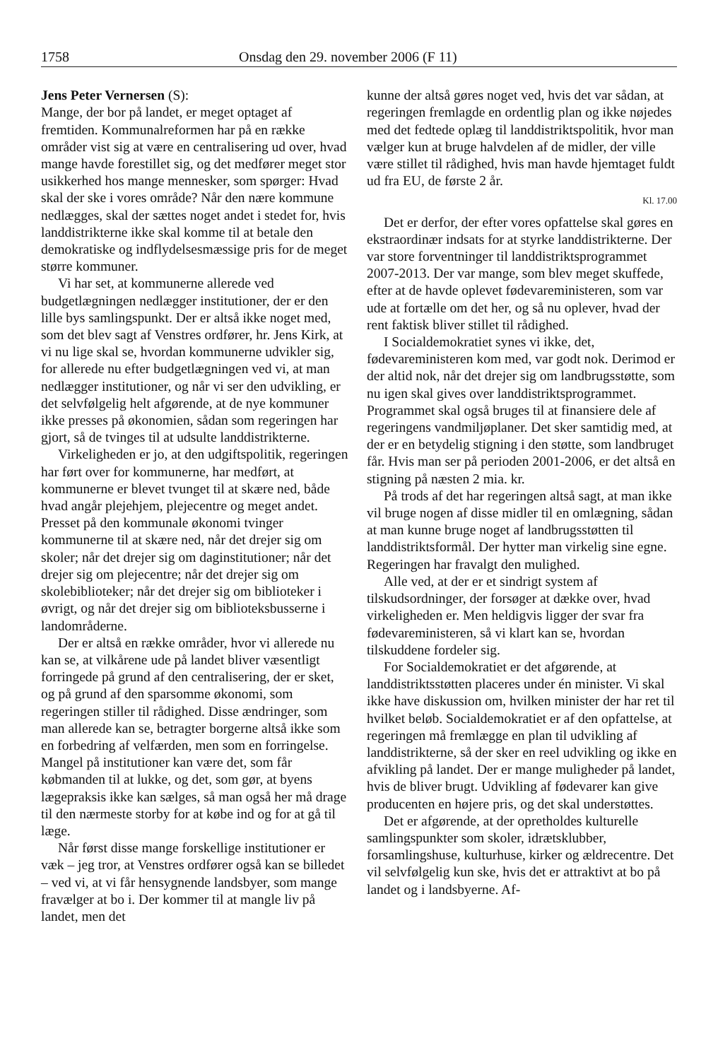1758 Onsdag den 29. november 2006 (F 11)
Jens Peter Vernersen (S):
Mange, der bor på landet, er meget optaget af fremtiden. Kommunalreformen har på en række områder vist sig at være en centralisering ud over, hvad mange havde forestillet sig, og det medfører meget stor usikkerhed hos mange mennesker, som spørger: Hvad skal der ske i vores område? Når den nære kommune nedlægges, skal der sættes noget andet i stedet for, hvis landdistrikterne ikke skal komme til at betale den demokratiske og indflydelsesmæssige pris for de meget større kommuner.
Vi har set, at kommunerne allerede ved budgetlægningen nedlægger institutioner, der er den lille bys samlingspunkt. Der er altså ikke noget med, som det blev sagt af Venstres ordfører, hr. Jens Kirk, at vi nu lige skal se, hvordan kommunerne udvikler sig, for allerede nu efter budgetlægningen ved vi, at man nedlægger institutioner, og når vi ser den udvikling, er det selvfølgelig helt afgørende, at de nye kommuner ikke presses på økonomien, sådan som regeringen har gjort, så de tvinges til at udsulte landdistrikterne.
Virkeligheden er jo, at den udgiftspolitik, regeringen har ført over for kommunerne, har medført, at kommunerne er blevet tvunget til at skære ned, både hvad angår plejehjem, plejecentre og meget andet. Presset på den kommunale økonomi tvinger kommunerne til at skære ned, når det drejer sig om skoler; når det drejer sig om daginstitutioner; når det drejer sig om plejecentre; når det drejer sig om skolebiblioteker; når det drejer sig om biblioteker i øvrigt, og når det drejer sig om biblioteksbusserne i landområderne.
Der er altså en række områder, hvor vi allerede nu kan se, at vilkårene ude på landet bliver væsentligt forringede på grund af den centralisering, der er sket, og på grund af den sparsomme økonomi, som regeringen stiller til rådighed. Disse ændringer, som man allerede kan se, betragter borgerne altså ikke som en forbedring af velfærden, men som en forringelse. Mangel på institutioner kan være det, som får købmanden til at lukke, og det, som gør, at byens lægepraksis ikke kan sælges, så man også her må drage til den nærmeste storby for at købe ind og for at gå til læge.
Når først disse mange forskellige institutioner er væk – jeg tror, at Venstres ordfører også kan se billedet – ved vi, at vi får hensygnende landsbyer, som mange fravælger at bo i. Der kommer til at mangle liv på landet, men det
kunne der altså gøres noget ved, hvis det var sådan, at regeringen fremlagde en ordentlig plan og ikke nøjedes med det fedtede oplæg til landdistriktspolitik, hvor man vælger kun at bruge halvdelen af de midler, der ville være stillet til rådighed, hvis man havde hjemtaget fuldt ud fra EU, de første 2 år.
Kl. 17.00
Det er derfor, der efter vores opfattelse skal gøres en ekstraordinær indsats for at styrke landdistrikterne. Der var store forventninger til landdistriktsprogrammet 2007-2013. Der var mange, som blev meget skuffede, efter at de havde oplevet fødevareministeren, som var ude at fortælle om det her, og så nu oplever, hvad der rent faktisk bliver stillet til rådighed.
I Socialdemokratiet synes vi ikke, det, fødevareministeren kom med, var godt nok. Derimod er der altid nok, når det drejer sig om landbrugsstøtte, som nu igen skal gives over landdistriktsprogrammet. Programmet skal også bruges til at finansiere dele af regeringens vandmiljøplaner. Det sker samtidig med, at der er en betydelig stigning i den støtte, som landbruget får. Hvis man ser på perioden 2001-2006, er det altså en stigning på næsten 2 mia. kr.
På trods af det har regeringen altså sagt, at man ikke vil bruge nogen af disse midler til en omlægning, sådan at man kunne bruge noget af landbrugsstøtten til landdistriktsformål. Der hytter man virkelig sine egne. Regeringen har fravalgt den mulighed.
Alle ved, at der er et sindrigt system af tilskudsordninger, der forsøger at dække over, hvad virkeligheden er. Men heldigvis ligger der svar fra fødevareministeren, så vi klart kan se, hvordan tilskuddene fordeler sig.
For Socialdemokratiet er det afgørende, at landdistriktsstøtten placeres under én minister. Vi skal ikke have diskussion om, hvilken minister der har ret til hvilket beløb. Socialdemokratiet er af den opfattelse, at regeringen må fremlægge en plan til udvikling af landdistrikterne, så der sker en reel udvikling og ikke en afvikling på landet. Der er mange muligheder på landet, hvis de bliver brugt. Udvikling af fødevarer kan give producenten en højere pris, og det skal understøttes.
Det er afgørende, at der opretholdes kulturelle samlingspunkter som skoler, idrætsklubber, forsamlingshuse, kulturhuse, kirker og ældrecentre. Det vil selvfølgelig kun ske, hvis det er attraktivt at bo på landet og i landsbyerne. Af-